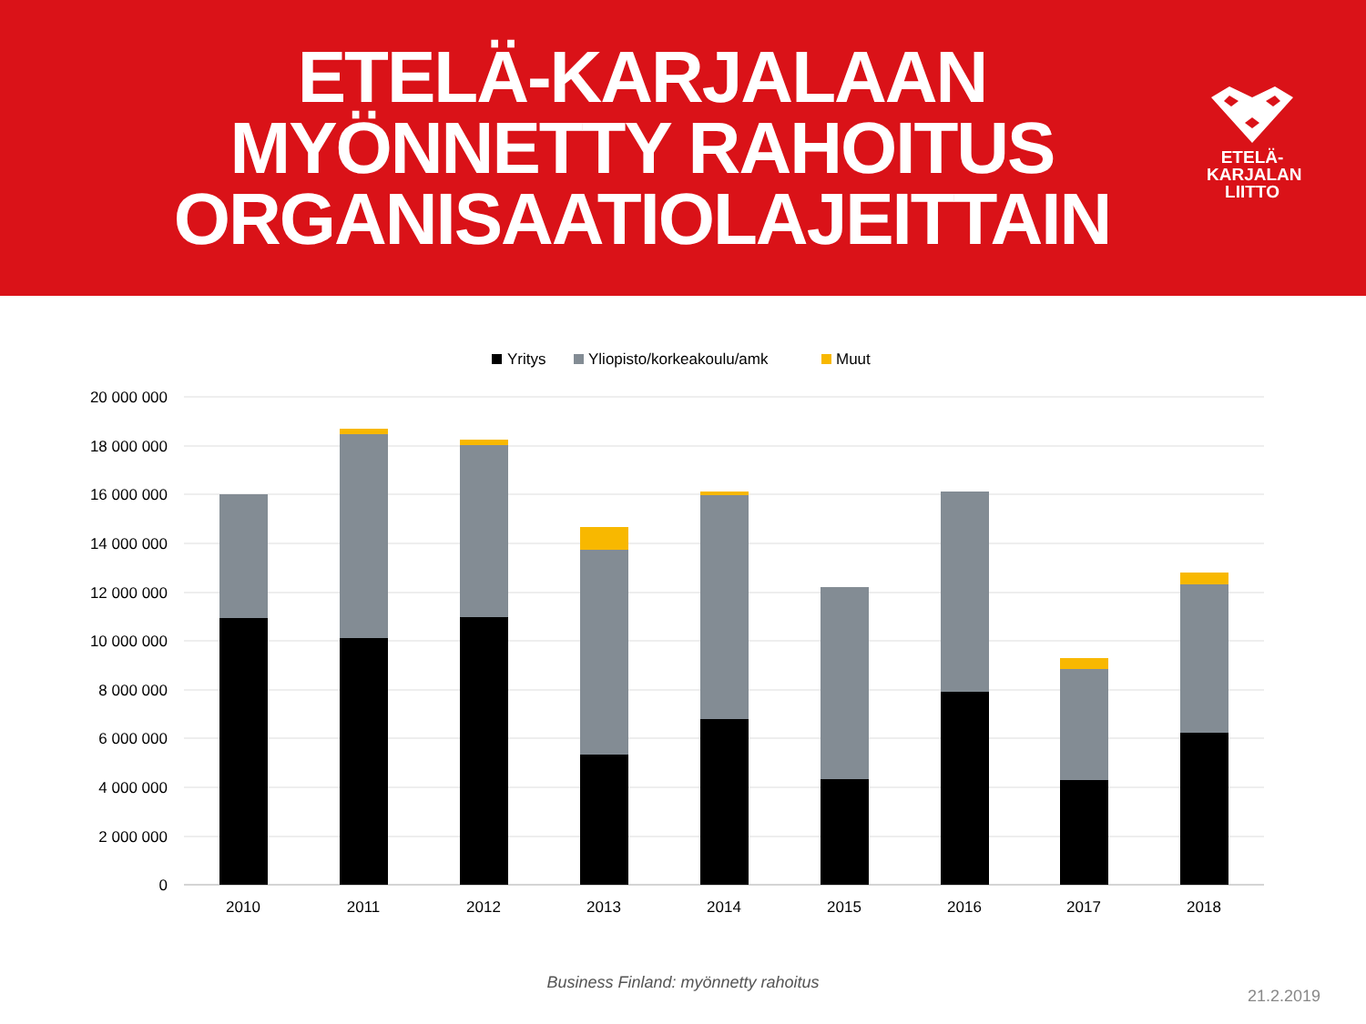ETELÄ-KARJALAAN
MYÖNNETTY RAHOITUS
ORGANISAATIOLAJEITTAIN
ETELÄ-
KARJALAN
LIITTO
Yritys
Yliopisto/korkeakoulu/amk
Muut
20 000 000
18 000 000
16 000 000
14 000 000
12 000 000
10 000 000
8 000 000
6 000 000
4 000 000
2 000 000
0
2010
2011
2012
2013
2014
2015
2016
2017
2018
Business Finland: myönnetty rahoitus
21.2.2019